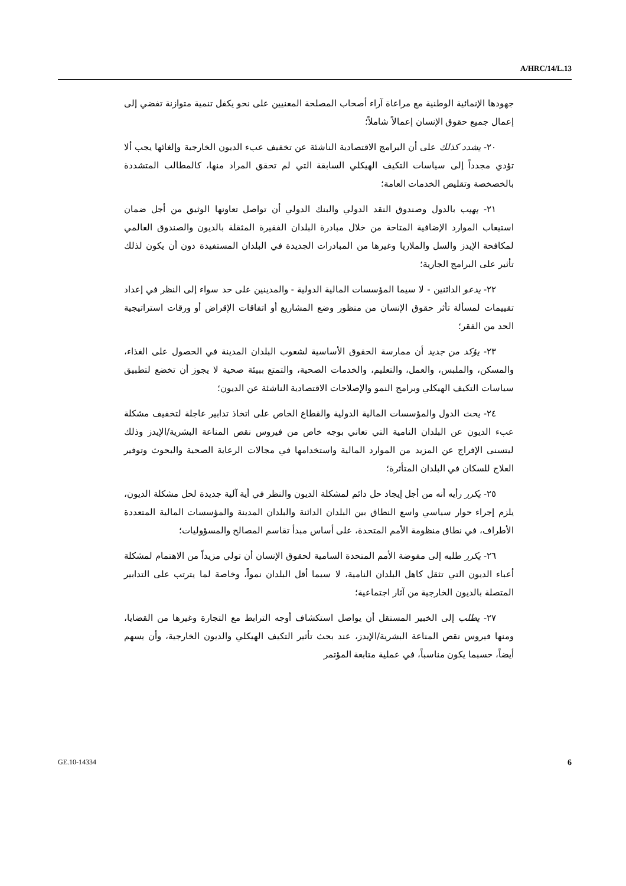A/HRC/14/L.13
جهودها الإنمائية الوطنية مع مراعاة آراء أصحاب المصلحة المعنيين على نحو يكفل تنمية متوازنة تفضي إلى إعمال جميع حقوق الإنسان إعمالاً شاملاً؛
  ٢٠- يشدد كذلك على أن البرامج الاقتصادية الناشئة عن تخفيف عبء الديون الخارجية وإلغائها يجب ألا تؤدي مجدداً إلى سياسات التكيف الهيكلي السابقة التي لم تحقق المراد منها، كالمطالب المتشددة بالخصخصة وتقليص الخدمات العامة؛
  ٢١- يهيب بالدول وصندوق النقد الدولي والبنك الدولي أن تواصل تعاونها الوثيق من أجل ضمان استيعاب الموارد الإضافية المتاحة من خلال مبادرة البلدان الفقيرة المثقلة بالديون والصندوق العالمي لمكافحة الإيدز والسل والملاريا وغيرها من المبادرات الجديدة في البلدان المستفيدة دون أن يكون لذلك تأثير على البرامج الجارية؛
  ٢٢- يدعو الدائنين - لا سيما المؤسسات المالية الدولية - والمدينين على حد سواء إلى النظر في إعداد تقييمات لمسألة تأثر حقوق الإنسان من منظور وضع المشاريع أو اتفاقات الإقراض أو ورقات استراتيجية الحد من الفقر؛
  ٢٣- يؤكد من جديد أن ممارسة الحقوق الأساسية لشعوب البلدان المدينة في الحصول على الغذاء، والمسكن، والملبس، والعمل، والتعليم، والخدمات الصحية، والتمتع ببيئة صحية لا يجوز أن تخضع لتطبيق سياسات التكيف الهيكلي وبرامج النمو والإصلاحات الاقتصادية الناشئة عن الديون؛
  ٢٤- يحث الدول والمؤسسات المالية الدولية والقطاع الخاص على اتخاذ تدابير عاجلة لتخفيف مشكلة عبء الديون عن البلدان النامية التي تعاني بوجه خاص من فيروس نقص المناعة البشرية/الإيدز وذلك ليتسنى الإفراج عن المزيد من الموارد المالية واستخدامها في مجالات الرعاية الصحية والبحوث وتوفير العلاج للسكان في البلدان المتأثرة؛
  ٢٥- يكرر رأيه أنه من أجل إيجاد حل دائم لمشكلة الديون والنظر في أية آلية جديدة لحل مشكلة الديون، يلزم إجراء حوار سياسي واسع النطاق بين البلدان الدائنة والبلدان المدينة والمؤسسات المالية المتعددة الأطراف، في نطاق منظومة الأمم المتحدة، على أساس مبدأ تقاسم المصالح والمسؤوليات؛
  ٢٦- يكرر طلبه إلى مفوضة الأمم المتحدة السامية لحقوق الإنسان أن تولي مزيداً من الاهتمام لمشكلة أعباء الديون التي تثقل كاهل البلدان النامية، لا سيما أقل البلدان نمواً، وخاصة لما يترتب على التدابير المتصلة بالديون الخارجية من آثار اجتماعية؛
  ٢٧- يطلب إلى الخبير المستقل أن يواصل استكشاف أوجه الترابط مع التجارة وغيرها من القضايا، ومنها فيروس نقص المناعة البشرية/الإيدز، عند بحث تأثير التكيف الهيكلي والديون الخارجية، وأن يسهم أيضاً، حسبما يكون مناسباً، في عملية متابعة المؤتمر
GE.10-14334 6